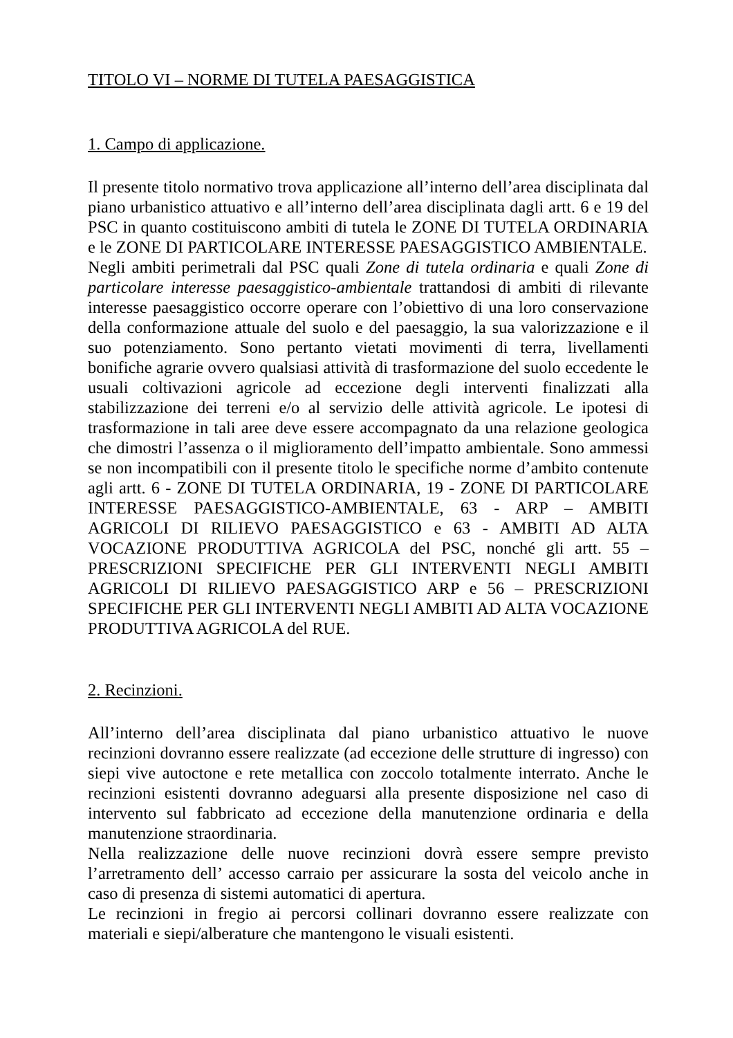TITOLO VI – NORME DI TUTELA PAESAGGISTICA
1. Campo di applicazione.
Il presente titolo normativo trova applicazione all’interno dell’area disciplinata dal piano urbanistico attuativo e all’interno dell’area disciplinata dagli artt. 6 e 19 del PSC in quanto costituiscono ambiti di tutela le ZONE DI TUTELA ORDINARIA e le ZONE DI PARTICOLARE INTERESSE PAESAGGISTICO AMBIENTALE.
Negli ambiti perimetrali dal PSC quali Zone di tutela ordinaria e quali Zone di particolare interesse paesaggistico-ambientale trattandosi di ambiti di rilevante interesse paesaggistico occorre operare con l’obiettivo di una loro conservazione della conformazione attuale del suolo e del paesaggio, la sua valorizzazione e il suo potenziamento. Sono pertanto vietati movimenti di terra, livellamenti bonifiche agrarie ovvero qualsiasi attività di trasformazione del suolo eccedente le usuali coltivazioni agricole ad eccezione degli interventi finalizzati alla stabilizzazione dei terreni e/o al servizio delle attività agricole. Le ipotesi di trasformazione in tali aree deve essere accompagnato da una relazione geologica che dimostri l’assenza o il miglioramento dell’impatto ambientale. Sono ammessi se non incompatibili con il presente titolo le specifiche norme d’ambito contenute agli artt. 6 - ZONE DI TUTELA ORDINARIA, 19 - ZONE DI PARTICOLARE INTERESSE PAESAGGISTICO-AMBIENTALE, 63 - ARP – AMBITI AGRICOLI DI RILIEVO PAESAGGISTICO e 63 - AMBITI AD ALTA VOCAZIONE PRODUTTIVA AGRICOLA del PSC, nonché gli artt. 55 – PRESCRIZIONI SPECIFICHE PER GLI INTERVENTI NEGLI AMBITI AGRICOLI DI RILIEVO PAESAGGISTICO ARP e 56 – PRESCRIZIONI SPECIFICHE PER GLI INTERVENTI NEGLI AMBITI AD ALTA VOCAZIONE PRODUTTIVA AGRICOLA del RUE.
2. Recinzioni.
All’interno dell’area disciplinata dal piano urbanistico attuativo le nuove recinzioni dovranno essere realizzate (ad eccezione delle strutture di ingresso) con siepi vive autoctone e rete metallica con zoccolo totalmente interrato. Anche le recinzioni esistenti dovranno adeguarsi alla presente disposizione nel caso di intervento sul fabbricato ad eccezione della manutenzione ordinaria e della manutenzione straordinaria.
Nella realizzazione delle nuove recinzioni dovrà essere sempre previsto l’arretramento dell’ accesso carraio per assicurare la sosta del veicolo anche in caso di presenza di sistemi automatici di apertura.
Le recinzioni in fregio ai percorsi collinari dovranno essere realizzate con materiali e siepi/alberature che mantengono le visuali esistenti.